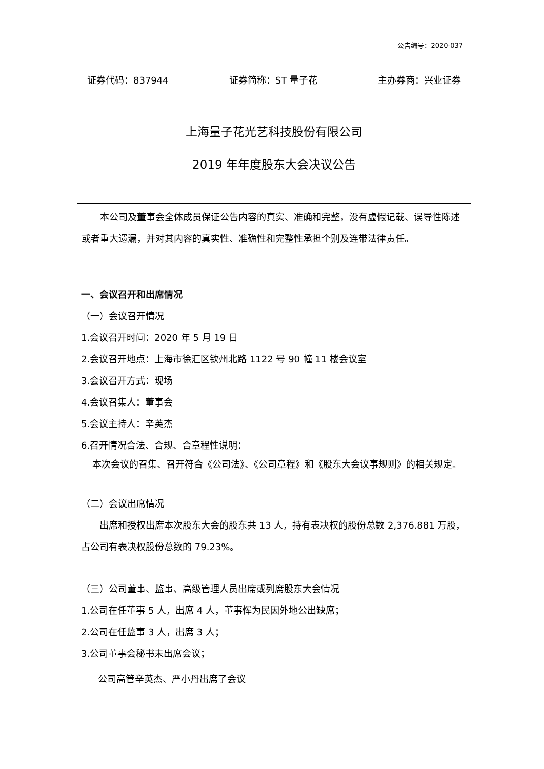公告编号：2020-037
证券代码：837944 证券简称：ST 量子花 主办券商：兴业证券
上海量子花光艺科技股份有限公司
2019 年年度股东大会决议公告
本公司及董事会全体成员保证公告内容的真实、准确和完整，没有虚假记载、误导性陈述或者重大遗漏，并对其内容的真实性、准确性和完整性承担个别及连带法律责任。
一、会议召开和出席情况
（一）会议召开情况
1.会议召开时间：2020 年 5 月 19 日
2.会议召开地点：上海市徐汇区钦州北路 1122 号 90 幢 11 楼会议室
3.会议召开方式：现场
4.会议召集人：董事会
5.会议主持人：辛英杰
6.召开情况合法、合规、合章程性说明：
本次会议的召集、召开符合《公司法》、《公司章程》和《股东大会议事规则》的相关规定。
（二）会议出席情况
出席和授权出席本次股东大会的股东共 13 人，持有表决权的股份总数 2,376.881 万股，占公司有表决权股份总数的 79.23%。
（三）公司董事、监事、高级管理人员出席或列席股东大会情况
1.公司在任董事 5 人，出席 4 人，董事恽为民因外地公出缺席；
2.公司在任监事 3 人，出席 3 人；
3.公司董事会秘书未出席会议；
公司高管辛英杰、严小丹出席了会议